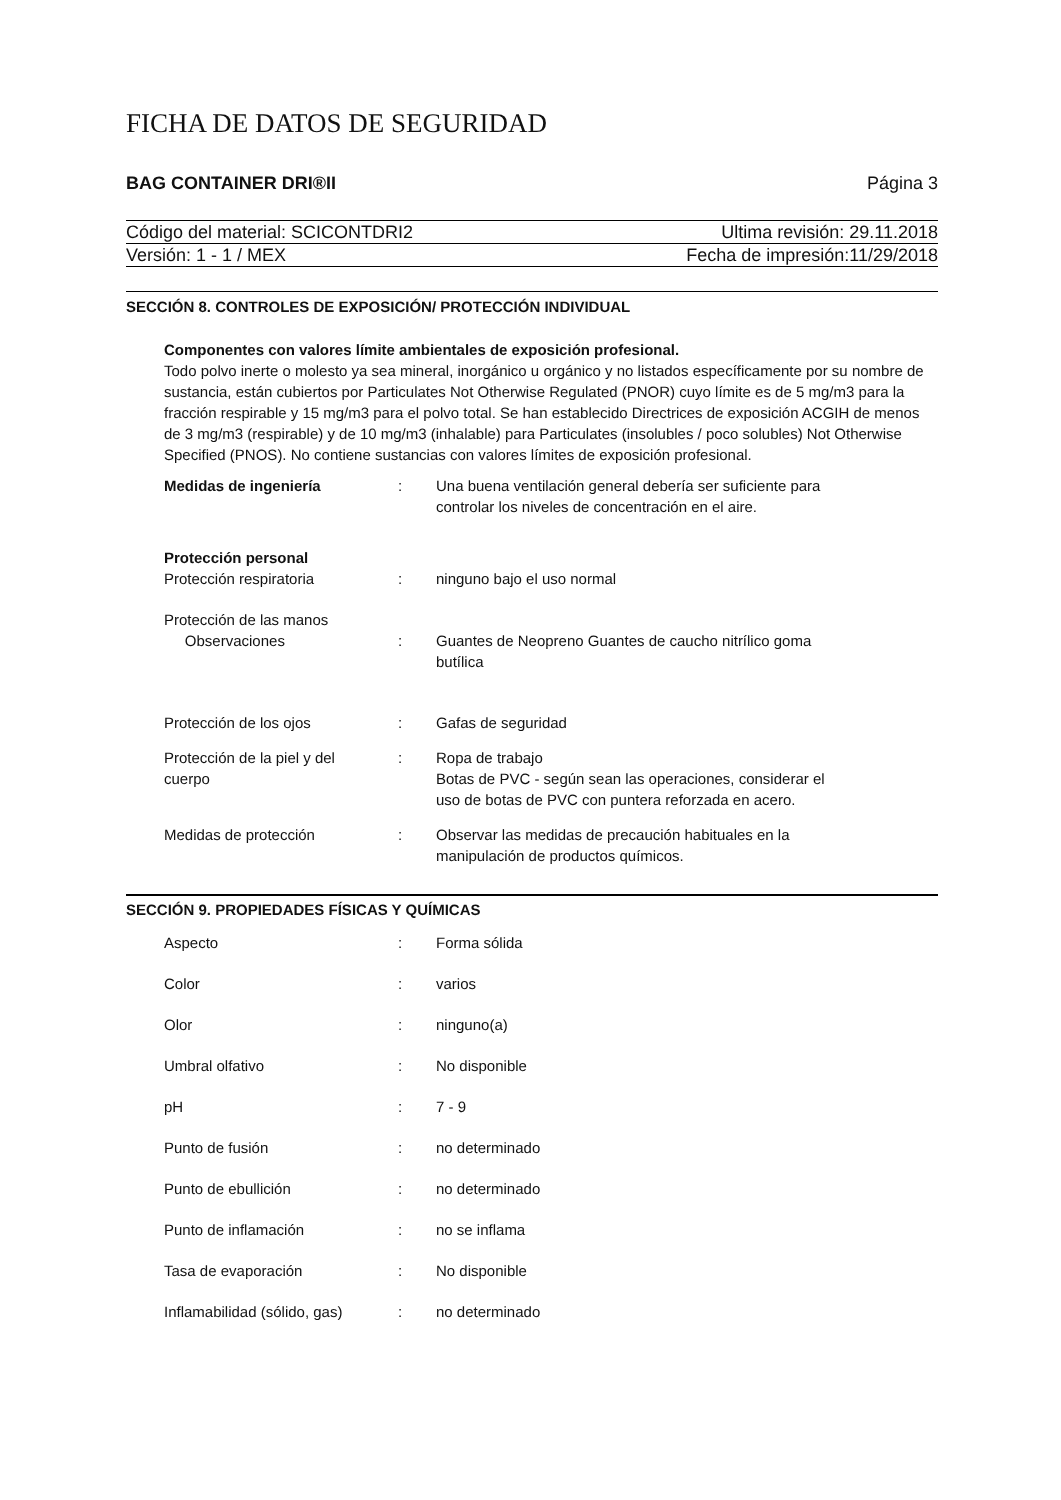FICHA DE DATOS DE SEGURIDAD
BAG CONTAINER DRI®II Página 3
Código del material: SCICONTDRI2 Ultima revisión: 29.11.2018
Versión: 1 - 1 / MEX Fecha de impresión:11/29/2018
SECCIÓN 8. CONTROLES DE EXPOSICIÓN/ PROTECCIÓN INDIVIDUAL
Componentes con valores límite ambientales de exposición profesional.
Todo polvo inerte o molesto ya sea mineral, inorgánico u orgánico y no listados específicamente por su nombre de sustancia, están cubiertos por Particulates Not Otherwise Regulated (PNOR) cuyo límite es de 5 mg/m3 para la fracción respirable y 15 mg/m3 para el polvo total. Se han establecido Directrices de exposición ACGIH de menos de 3 mg/m3 (respirable) y de 10 mg/m3 (inhalable) para Particulates (insolubles / poco solubles) Not Otherwise Specified (PNOS). No contiene sustancias con valores límites de exposición profesional.
| Medidas de ingeniería | : | Una buena ventilación general debería ser suficiente para controlar los niveles de concentración en el aire. |
| Protección personal | | |
| Protección respiratoria | : | ninguno bajo el uso normal |
| Protección de las manos Observaciones | : | Guantes de Neopreno Guantes de caucho nitrílico goma butílica |
| Protección de los ojos | : | Gafas de seguridad |
| Protección de la piel y del cuerpo | : | Ropa de trabajo Botas de PVC - según sean las operaciones, considerar el uso de botas de PVC con puntera reforzada en acero. |
| Medidas de protección | : | Observar las medidas de precaución habituales en la manipulación de productos químicos. |
SECCIÓN 9. PROPIEDADES FÍSICAS Y QUÍMICAS
| Aspecto | : | Forma sólida |
| Color | : | varios |
| Olor | : | ninguno(a) |
| Umbral olfativo | : | No disponible |
| pH | : | 7 - 9 |
| Punto de fusión | : | no determinado |
| Punto de ebullición | : | no determinado |
| Punto de inflamación | : | no se inflama |
| Tasa de evaporación | : | No disponible |
| Inflamabilidad (sólido, gas) | : | no determinado |